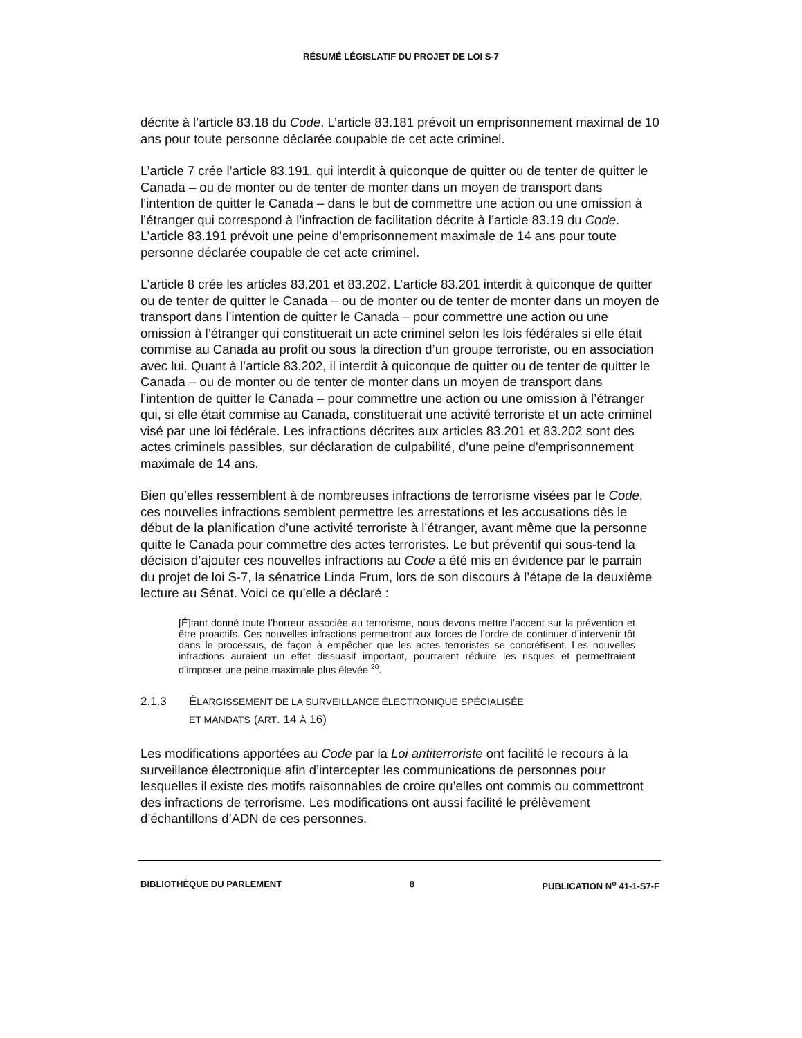RÉSUMÉ LÉGISLATIF DU PROJET DE LOI S-7
décrite à l’article 83.18 du Code. L’article 83.181 prévoit un emprisonnement maximal de 10 ans pour toute personne déclarée coupable de cet acte criminel.
L’article 7 crée l’article 83.191, qui interdit à quiconque de quitter ou de tenter de quitter le Canada – ou de monter ou de tenter de monter dans un moyen de transport dans l’intention de quitter le Canada – dans le but de commettre une action ou une omission à l’étranger qui correspond à l’infraction de facilitation décrite à l’article 83.19 du Code. L’article 83.191 prévoit une peine d’emprisonnement maximale de 14 ans pour toute personne déclarée coupable de cet acte criminel.
L’article 8 crée les articles 83.201 et 83.202. L’article 83.201 interdit à quiconque de quitter ou de tenter de quitter le Canada – ou de monter ou de tenter de monter dans un moyen de transport dans l’intention de quitter le Canada – pour commettre une action ou une omission à l’étranger qui constituerait un acte criminel selon les lois fédérales si elle était commise au Canada au profit ou sous la direction d’un groupe terroriste, ou en association avec lui. Quant à l’article 83.202, il interdit à quiconque de quitter ou de tenter de quitter le Canada – ou de monter ou de tenter de monter dans un moyen de transport dans l’intention de quitter le Canada – pour commettre une action ou une omission à l’étranger qui, si elle était commise au Canada, constituerait une activité terroriste et un acte criminel visé par une loi fédérale. Les infractions décrites aux articles 83.201 et 83.202 sont des actes criminels passibles, sur déclaration de culpabilité, d’une peine d’emprisonnement maximale de 14 ans.
Bien qu’elles ressemblent à de nombreuses infractions de terrorisme visées par le Code, ces nouvelles infractions semblent permettre les arrestations et les accusations dès le début de la planification d’une activité terroriste à l’étranger, avant même que la personne quitte le Canada pour commettre des actes terroristes. Le but préventif qui sous-tend la décision d’ajouter ces nouvelles infractions au Code a été mis en évidence par le parrain du projet de loi S-7, la sénatrice Linda Frum, lors de son discours à l’étape de la deuxième lecture au Sénat. Voici ce qu’elle a déclaré :
[É]tant donné toute l’horreur associée au terrorisme, nous devons mettre l’accent sur la prévention et être proactifs. Ces nouvelles infractions permettront aux forces de l’ordre de continuer d’intervenir tôt dans le processus, de façon à empêcher que les actes terroristes se concrétisent. Les nouvelles infractions auraient un effet dissuasif important, pourraient réduire les risques et permettraient d’imposer une peine maximale plus élevée <sup>20</sup>.
2.1.3 ÉLARGISSEMENT DE LA SURVEILLANCE ÉLECTRONIQUE SPÉCIALISÉE
ET MANDATS (ART. 14 À 16)
Les modifications apportées au Code par la Loi antiterroriste ont facilité le recours à la surveillance électronique afin d’intercepter les communications de personnes pour lesquelles il existe des motifs raisonnables de croire qu’elles ont commis ou commettront des infractions de terrorisme. Les modifications ont aussi facilité le prélèvement d’échantillons d’ADN de ces personnes.
BIBLIOTHÈQUE DU PARLEMENT 8 PUBLICATION N<sup>o</sup> 41-1-S7-F